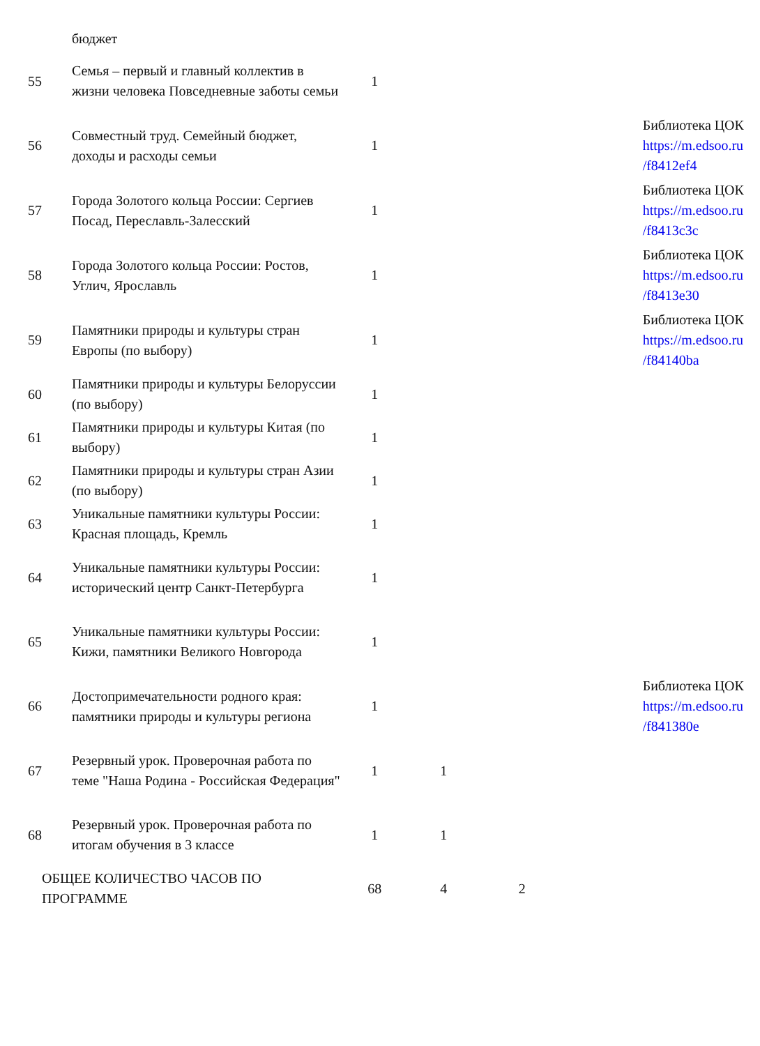| | бюджет | | | | | |
| 55 | Семья – первый и главный коллектив в жизни человека Повседневные заботы семьи | 1 | | | | |
| 56 | Совместный труд. Семейный бюджет, доходы и расходы семьи | 1 | | | | Библиотека ЦОК https://m.edsoo.ru /f8412ef4 |
| 57 | Города Золотого кольца России: Сергиев Посад, Переславль-Залесский | 1 | | | | Библиотека ЦОК https://m.edsoo.ru /f8413c3c |
| 58 | Города Золотого кольца России: Ростов, Углич, Ярославль | 1 | | | | Библиотека ЦОК https://m.edsoo.ru /f8413e30 |
| 59 | Памятники природы и культуры стран Европы (по выбору) | 1 | | | | Библиотека ЦОК https://m.edsoo.ru /f84140ba |
| 60 | Памятники природы и культуры Белоруссии (по выбору) | 1 | | | | |
| 61 | Памятники природы и культуры Китая (по выбору) | 1 | | | | |
| 62 | Памятники природы и культуры стран Азии (по выбору) | 1 | | | | |
| 63 | Уникальные памятники культуры России: Красная площадь, Кремль | 1 | | | | |
| 64 | Уникальные памятники культуры России: исторический центр Санкт-Петербурга | 1 | | | | |
| 65 | Уникальные памятники культуры России: Кижи, памятники Великого Новгорода | 1 | | | | |
| 66 | Достопримечательности родного края: памятники природы и культуры региона | 1 | | | | Библиотека ЦОК https://m.edsoo.ru /f841380e |
| 67 | Резервный урок. Проверочная работа по теме "Наша Родина - Российская Федерация" | 1 | 1 | | | |
| 68 | Резервный урок. Проверочная работа по итогам обучения в 3 классе | 1 | 1 | | | |
| ОБЩЕЕ КОЛИЧЕСТВО ЧАСОВ ПО ПРОГРАММЕ | | 68 | 4 | 2 | | |